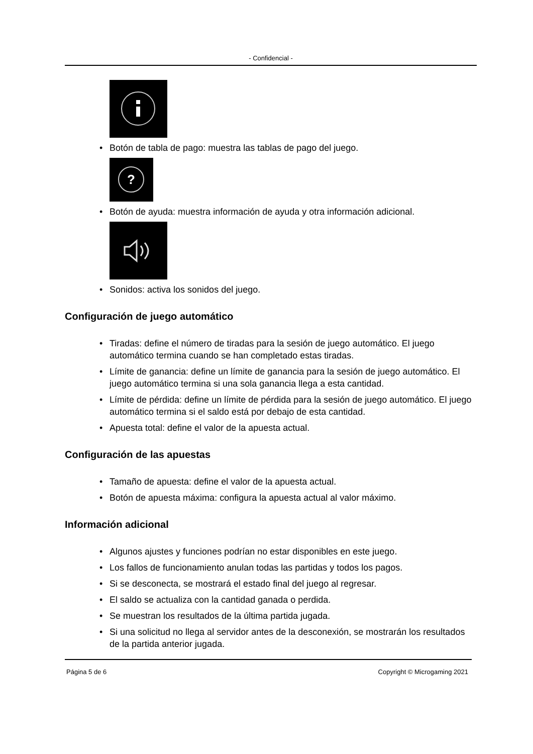- Confidencial -
• Botón de tabla de pago: muestra las tablas de pago del juego.
?
• Botón de ayuda: muestra información de ayuda y otra información adicional.
• Sonidos: activa los sonidos del juego.
Configuración de juego automático
• Tiradas: define el número de tiradas para la sesión de juego automático. El juego automático termina cuando se han completado estas tiradas.
• Límite de ganancia: define un límite de ganancia para la sesión de juego automático. El juego automático termina si una sola ganancia llega a esta cantidad.
• Límite de pérdida: define un límite de pérdida para la sesión de juego automático. El juego automático termina si el saldo está por debajo de esta cantidad.
• Apuesta total: define el valor de la apuesta actual.
Configuración de las apuestas
• Tamaño de apuesta: define el valor de la apuesta actual.
• Botón de apuesta máxima: configura la apuesta actual al valor máximo.
Información adicional
• Algunos ajustes y funciones podrían no estar disponibles en este juego.
• Los fallos de funcionamiento anulan todas las partidas y todos los pagos.
• Si se desconecta, se mostrará el estado final del juego al regresar.
• El saldo se actualiza con la cantidad ganada o perdida.
• Se muestran los resultados de la última partida jugada.
• Si una solicitud no llega al servidor antes de la desconexión, se mostrarán los resultados de la partida anterior jugada.
Página 5 de 6 Copyright © Microgaming 2021